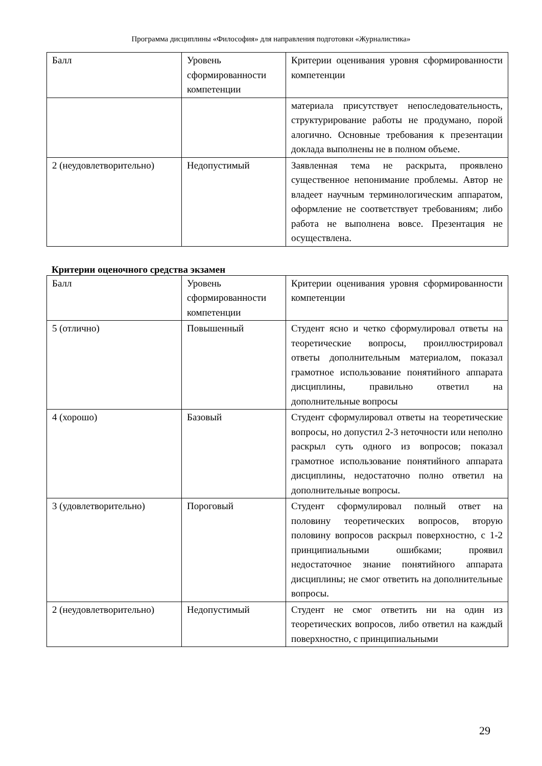Программа дисциплины «Философия» для направления подготовки «Журналистика»
| Балл | Уровень сформированности компетенции | Критерии оценивания уровня сформированности компетенции |
| | | материала присутствует непоследовательность, структурирование работы не продумано, порой алогично. Основные требования к презентации доклада выполнены не в полном объеме. |
| 2 (неудовлетворительно) | Недопустимый | Заявленная тема не раскрыта, проявлено существенное непонимание проблемы. Автор не владеет научным терминологическим аппаратом, оформление не соответствует требованиям; либо работа не выполнена вовсе. Презентация не осуществлена. |
Критерии оценочного средства экзамен
| Балл | Уровень сформированности компетенции | Критерии оценивания уровня сформированности компетенции |
| 5 (отлично) | Повышенный | Студент ясно и четко сформулировал ответы на теоретические вопросы, проиллюстрировал ответы дополнительным материалом, показал грамотное использование понятийного аппарата дисциплины, правильно ответил на дополнительные вопросы |
| 4 (хорошо) | Базовый | Студент сформулировал ответы на теоретические вопросы, но допустил 2-3 неточности или неполно раскрыл суть одного из вопросов; показал грамотное использование понятийного аппарата дисциплины, недостаточно полно ответил на дополнительные вопросы. |
| 3 (удовлетворительно) | Пороговый | Студент сформулировал полный ответ на половину теоретических вопросов, вторую половину вопросов раскрыл поверхностно, с 1-2 принципиальными ошибками; проявил недостаточное знание понятийного аппарата дисциплины; не смог ответить на дополнительные вопросы. |
| 2 (неудовлетворительно) | Недопустимый | Студент не смог ответить ни на один из теоретических вопросов, либо ответил на каждый поверхностно, с принципиальными |
29